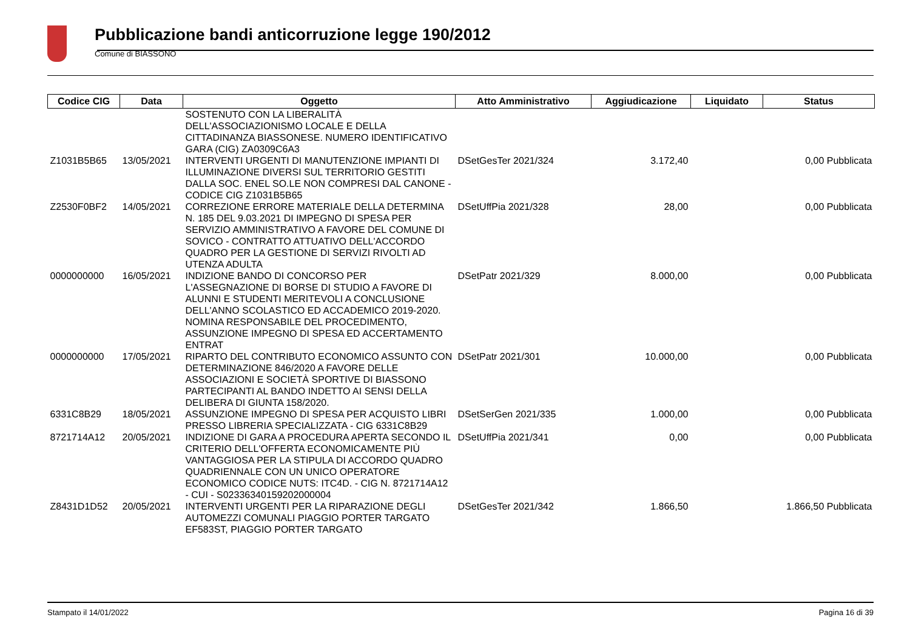Pubblicazione bandi anticorruzione legge 190/2012
Comune di BIASSONO
| Codice CIG | Data | Oggetto | Atto Amministrativo | Aggiudicazione | Liquidato | Status |
| --- | --- | --- | --- | --- | --- | --- |
| | | SOSTENUTO CON LA LIBERALITÀ DELL'ASSOCIAZIONISMO LOCALE E DELLA CITTADINANZA BIASSONESE. NUMERO IDENTIFICATIVO GARA (CIG) ZA0309C6A3 | | | | |
| Z1031B5B65 | 13/05/2021 | INTERVENTI URGENTI DI MANUTENZIONE IMPIANTI DI ILLUMINAZIONE DIVERSI SUL TERRITORIO GESTITI DALLA SOC. ENEL SO.LE NON COMPRESI DAL CANONE - CODICE CIG Z1031B5B65 | DSetGesTer 2021/324 | 3.172,40 | 0,00 Pubblicata | |
| Z2530F0BF2 | 14/05/2021 | CORREZIONE ERRORE MATERIALE DELLA DETERMINA N. 185 DEL 9.03.2021 DI IMPEGNO DI SPESA PER SERVIZIO AMMINISTRATIVO A FAVORE DEL COMUNE DI SOVICO - CONTRATTO ATTUATIVO DELL'ACCORDO QUADRO PER LA GESTIONE DI SERVIZI RIVOLTI AD UTENZA ADULTA | DSetUffPia 2021/328 | 28,00 | 0,00 Pubblicata | |
| 0000000000 | 16/05/2021 | INDIZIONE BANDO DI CONCORSO PER L'ASSEGNAZIONE DI BORSE DI STUDIO A FAVORE DI ALUNNI E STUDENTI MERITEVOLI A CONCLUSIONE DELL'ANNO SCOLASTICO ED ACCADEMICO 2019-2020. NOMINA RESPONSABILE DEL PROCEDIMENTO, ASSUNZIONE IMPEGNO DI SPESA ED ACCERTAMENTO ENTRAT | DSetPatr 2021/329 | 8.000,00 | 0,00 Pubblicata | |
| 0000000000 | 17/05/2021 | RIPARTO DEL CONTRIBUTO ECONOMICO ASSUNTO CON DETERMINAZIONE 846/2020 A FAVORE DELLE ASSOCIAZIONI E SOCIETÀ SPORTIVE DI BIASSONO PARTECIPANTI AL BANDO INDETTO AI SENSI DELLA DELIBERA DI GIUNTA 158/2020. | DSetPatr 2021/301 | 10.000,00 | 0,00 Pubblicata | |
| 6331C8B29 | 18/05/2021 | ASSUNZIONE IMPEGNO DI SPESA PER ACQUISTO LIBRI PRESSO LIBRERIA SPECIALIZZATA - CIG 6331C8B29 | DSetSerGen 2021/335 | 1.000,00 | 0,00 Pubblicata | |
| 8721714A12 | 20/05/2021 | INDIZIONE DI GARA A PROCEDURA APERTA SECONDO IL CRITERIO DELL'OFFERTA ECONOMICAMENTE PIÙ VANTAGGIOSA PER LA STIPULA DI ACCORDO QUADRO QUADRIENNALE CON UN UNICO OPERATORE ECONOMICO CODICE NUTS: ITC4D. - CIG N. 8721714A12 - CUI - S02336340159202000004 | DSetUffPia 2021/341 | 0,00 | 0,00 Pubblicata | |
| Z8431D1D52 | 20/05/2021 | INTERVENTI URGENTI PER LA RIPARAZIONE DEGLI AUTOMEZZI COMUNALI PIAGGIO PORTER TARGATO EF583ST, PIAGGIO PORTER TARGATO | DSetGesTer 2021/342 | 1.866,50 | 1.866,50 Pubblicata | |
Stampato il 14/01/2022 Pagina 16 di 39